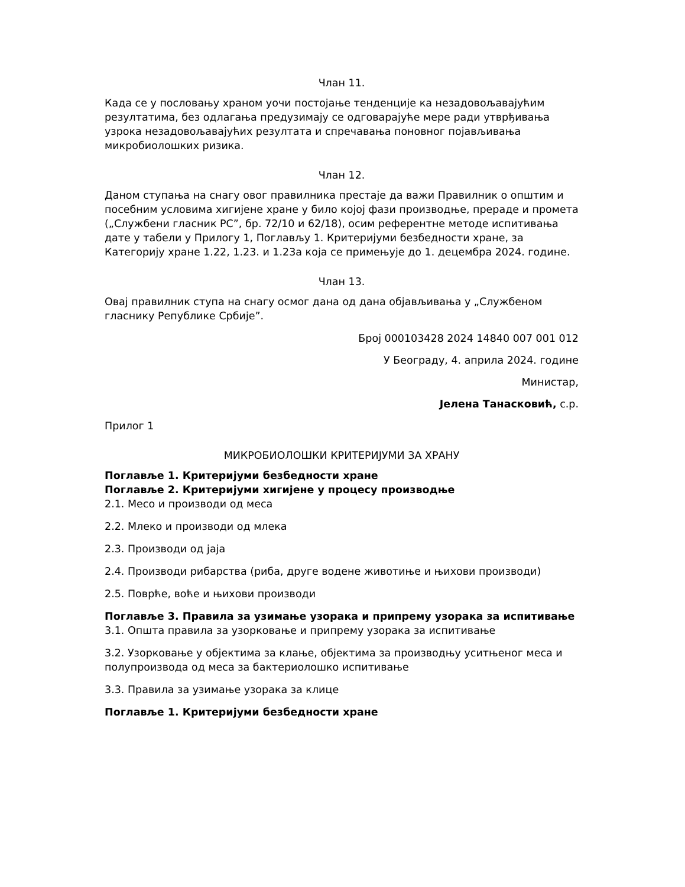Члан 11.
Када се у пословању храном уочи постојање тенденције ка незадовољавајућим резултатима, без одлагања предузимају се одговарајуће мере ради утврђивања узрока незадовољавајућих резултата и спречавања поновног појављивања микробиолошких ризика.
Члан 12.
Даном ступања на снагу овог правилника престаје да важи Правилник о општим и посебним условима хигијене хране у било којој фази производње, прераде и промета („Службени гласник РС”, бр. 72/10 и 62/18), осим референтне методе испитивања дате у табели у Прилогу 1, Поглављу 1. Критеријуми безбедности хране, за Категорију хране 1.22, 1.23. и 1.23а која се примењује до 1. децембра 2024. године.
Члан 13.
Овај правилник ступа на снагу осмог дана од дана објављивања у „Службеном гласнику Републике Србије”.
Број 000103428 2024 14840 007 001 012
У Београду, 4. априла 2024. године
Министар,
Јелена Танасковић, с.р.
Прилог 1
МИКРОБИОЛОШКИ КРИТЕРИЈУМИ ЗА ХРАНУ
Поглавље 1. Критеријуми безбедности хране
Поглавље 2. Критеријуми хигијене у процесу производње
2.1. Месо и производи од меса
2.2. Млеко и производи од млека
2.3. Производи од јаја
2.4. Производи рибарства (риба, друге водене животиње и њихови производи)
2.5. Поврће, воће и њихови производи
Поглавље 3. Правила за узимање узорака и припрему узорака за испитивање
3.1. Општа правила за узорковање и припрему узорака за испитивање
3.2. Узорковање у објектима за клање, објектима за производњу уситњеног меса и полупроизвода од меса за бактериолошко испитивање
3.3. Правила за узимање узорака за клице
Поглавље 1. Критеријуми безбедности хране